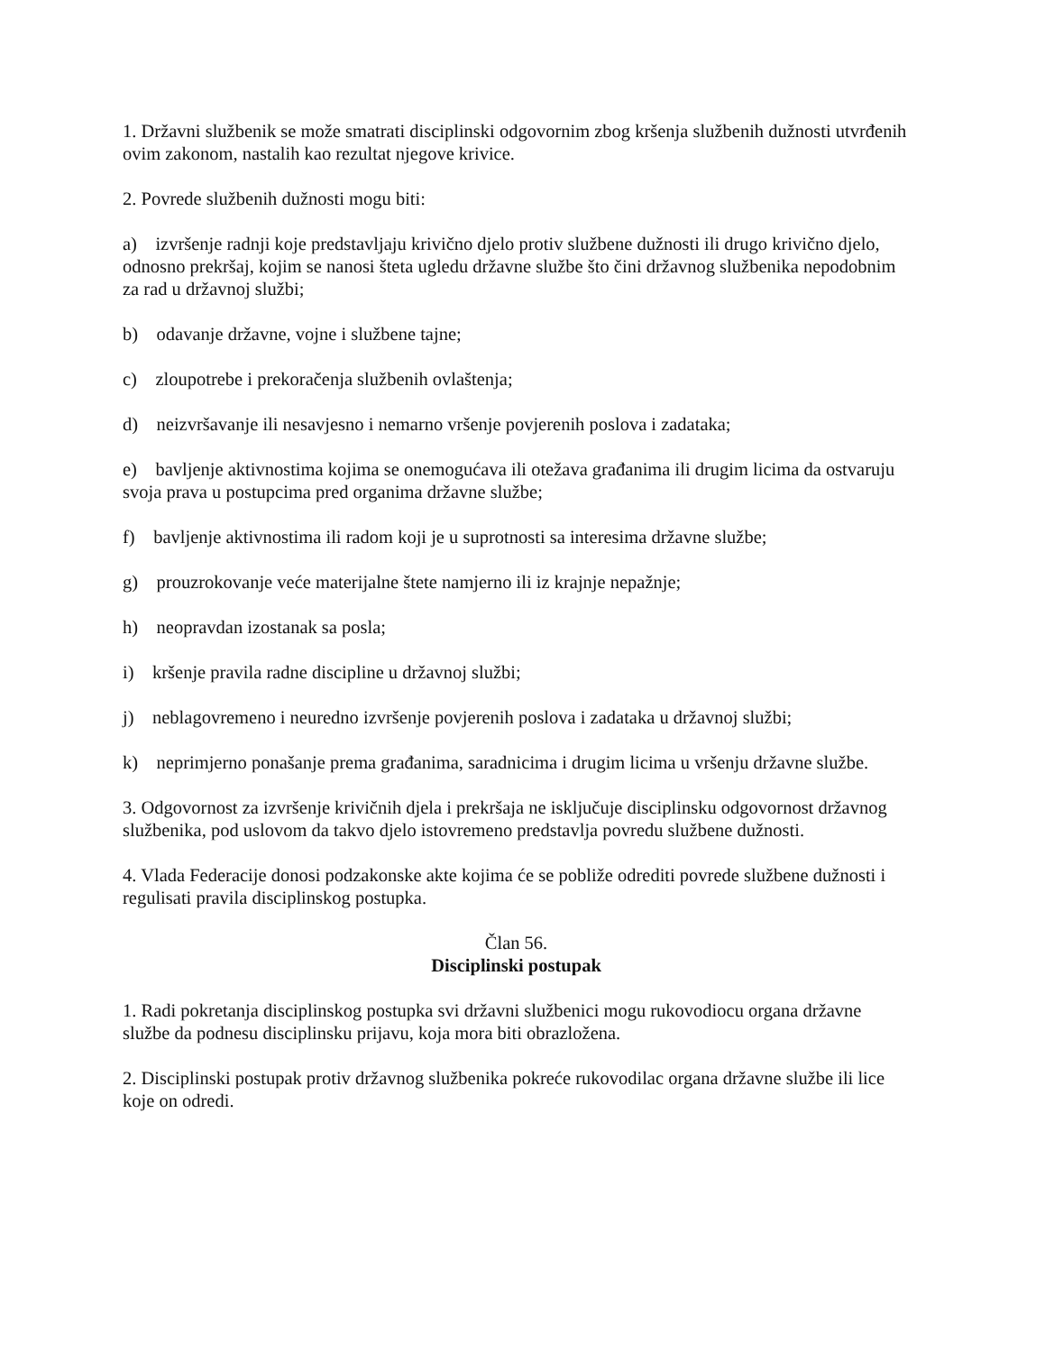1. Državni službenik se može smatrati disciplinski odgovornim zbog kršenja službenih dužnosti utvrđenih ovim zakonom, nastalih kao rezultat njegove krivice.
2. Povrede službenih dužnosti mogu biti:
a) izvršenje radnji koje predstavljaju krivično djelo protiv službene dužnosti ili drugo krivično djelo, odnosno prekršaj, kojim se nanosi šteta ugledu državne službe što čini državnog službenika nepodobnim za rad u državnoj službi;
b) odavanje državne, vojne i službene tajne;
c) zloupotrebe i prekoračenja službenih ovlaštenja;
d) neizvršavanje ili nesavjesno i nemarno vršenje povjerenih poslova i zadataka;
e) bavljenje aktivnostima kojima se onemogućava ili otežava građanima ili drugim licima da ostvaruju svoja prava u postupcima pred organima državne službe;
f) bavljenje aktivnostima ili radom koji je u suprotnosti sa interesima državne službe;
g) prouzrokovanje veće materijalne štete namjerno ili iz krajnje nepažnje;
h) neopravdan izostanak sa posla;
i) kršenje pravila radne discipline u državnoj službi;
j) neblagovremeno i neuredno izvršenje povjerenih poslova i zadataka u državnoj službi;
k) neprimjerno ponašanje prema građanima, saradnicima i drugim licima u vršenju državne službe.
3. Odgovornost za izvršenje krivičnih djela i prekršaja ne isključuje disciplinsku odgovornost državnog službenika, pod uslovom da takvo djelo istovremeno predstavlja povredu službene dužnosti.
4. Vlada Federacije donosi podzakonske akte kojima će se pobliže odrediti povrede službene dužnosti i regulisati pravila disciplinskog postupka.
Član 56.
Disciplinski postupak
1. Radi pokretanja disciplinskog postupka svi državni službenici mogu rukovodiocu organa državne službe da podnesu disciplinsku prijavu, koja mora biti obrazložena.
2. Disciplinski postupak protiv državnog službenika pokreće rukovodilac organa državne službe ili lice koje on odredi.